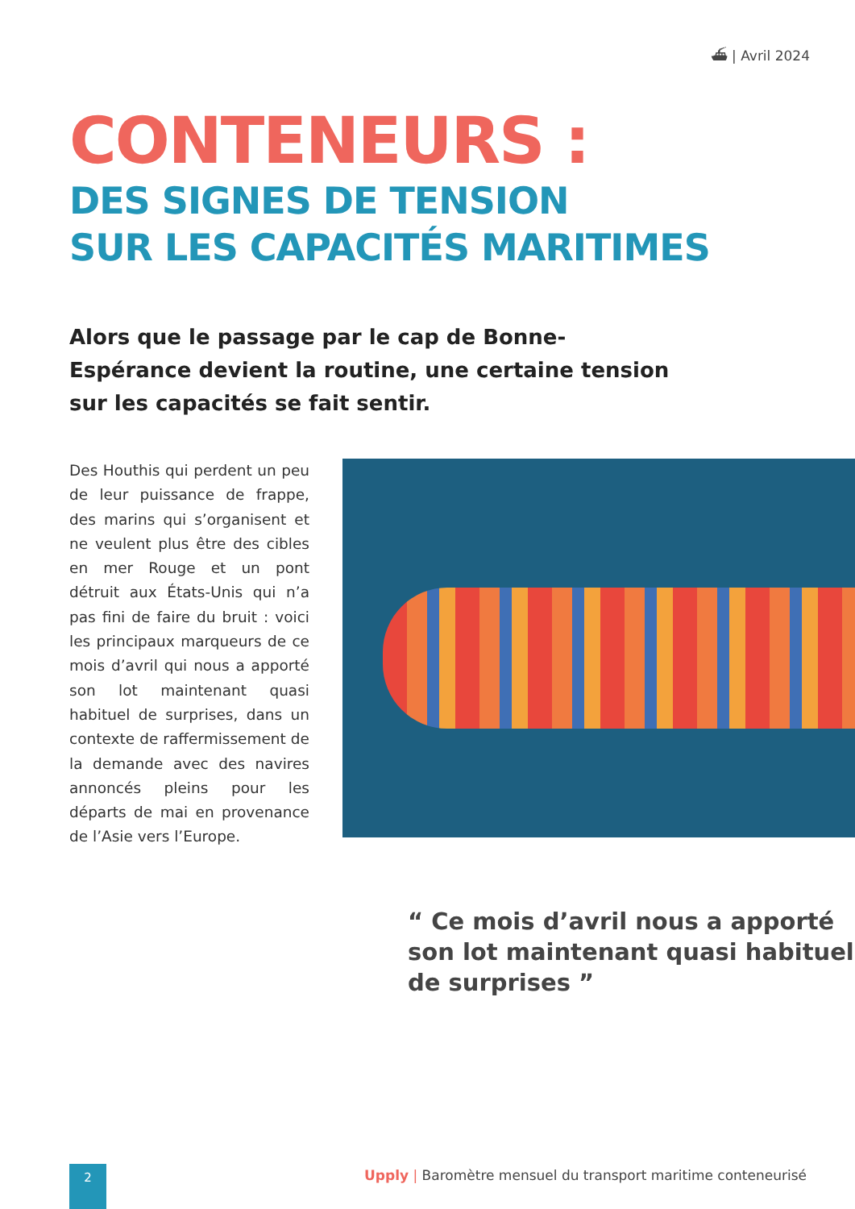⛴ | Avril 2024
CONTENEURS :
DES SIGNES DE TENSION
SUR LES CAPACITÉS MARITIMES
Alors que le passage par le cap de Bonne-Espérance devient la routine, une certaine tension sur les capacités se fait sentir.
Des Houthis qui perdent un peu de leur puissance de frappe, des marins qui s’organisent et ne veulent plus être des cibles en mer Rouge et un pont détruit aux États-Unis qui n’a pas fini de faire du bruit : voici les principaux marqueurs de ce mois d’avril qui nous a apporté son lot maintenant quasi habituel de surprises, dans un contexte de raffermissement de la demande avec des navires annoncés pleins pour les départs de mai en provenance de l’Asie vers l’Europe.
“ Ce mois d’avril nous a apporté son lot maintenant quasi habituel de surprises ”
2
Upply | Baromètre mensuel du transport maritime conteneurisé